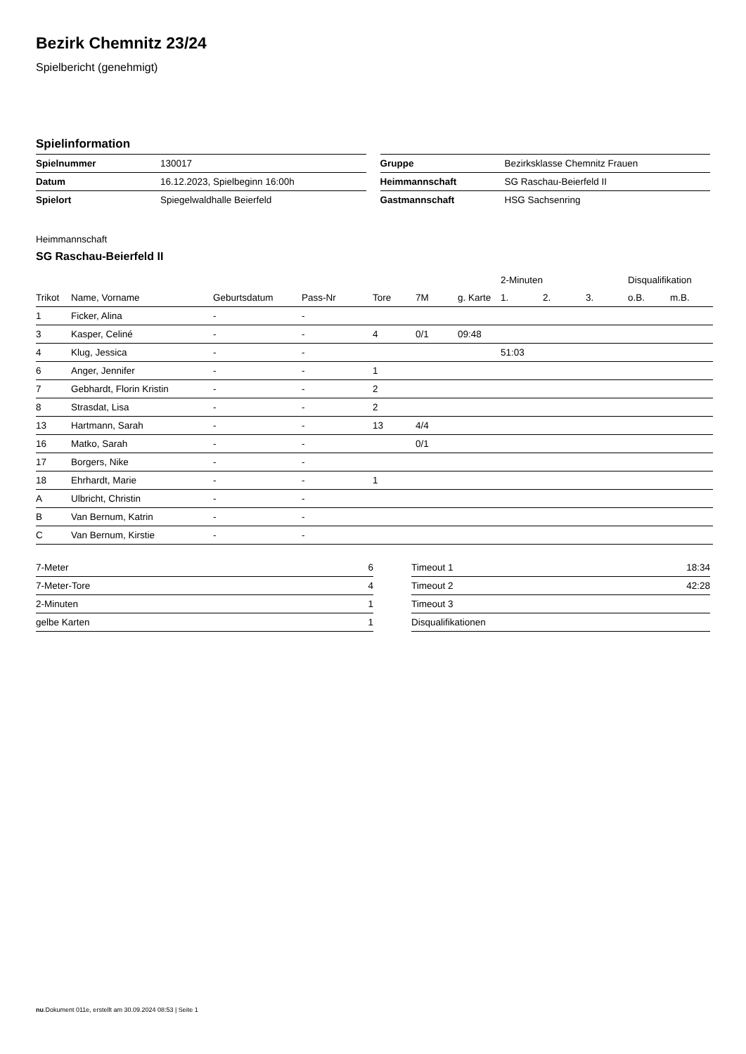Bezirk Chemnitz 23/24
Spielbericht (genehmigt)
Spielinformation
| Spielnummer | 130017 |
| Datum | 16.12.2023, Spielbeginn 16:00h |
| Spielort | Spiegelwaldhalle Beierfeld |
| Gruppe | Bezirksklasse Chemnitz Frauen |
| Heimmannschaft | SG Raschau-Beierfeld II |
| Gastmannschaft | HSG Sachsenring |
Heimmannschaft
SG Raschau-Beierfeld II
| | | | | | | | 2-Minuten | | | Disqualifikation | |
| --- | --- | --- | --- | --- | --- | --- | --- | --- | --- | --- | --- |
| Trikot | Name, Vorname | Geburtsdatum | Pass-Nr | Tore | 7M | g. Karte | 1. | 2. | 3. | o.B. | m.B. |
| 1 | Ficker, Alina | - | - | | | | | | | | |
| 3 | Kasper, Celiné | - | - | 4 | 0/1 | 09:48 | | | | | |
| 4 | Klug, Jessica | - | - | | | | 51:03 | | | | |
| 6 | Anger, Jennifer | - | - | 1 | | | | | | | |
| 7 | Gebhardt, Florin Kristin | - | - | 2 | | | | | | | |
| 8 | Strasdat, Lisa | - | - | 2 | | | | | | | |
| 13 | Hartmann, Sarah | - | - | 13 | 4/4 | | | | | | |
| 16 | Matko, Sarah | - | - | | 0/1 | | | | | | |
| 17 | Borgers, Nike | - | - | | | | | | | | |
| 18 | Ehrhardt, Marie | - | - | 1 | | | | | | | |
| A | Ulbricht, Christin | - | - | | | | | | | | |
| B | Van Bernum, Katrin | - | - | | | | | | | | |
| C | Van Bernum, Kirstie | - | - | | | | | | | | |
| 7-Meter | 6 |
| 7-Meter-Tore | 4 |
| 2-Minuten | 1 |
| gelbe Karten | 1 |
| Timeout 1 | 18:34 |
| Timeout 2 | 42:28 |
| Timeout 3 | |
| Disqualifikationen | |
nu.Dokument 011e, erstellt am 30.09.2024 08:53 | Seite 1